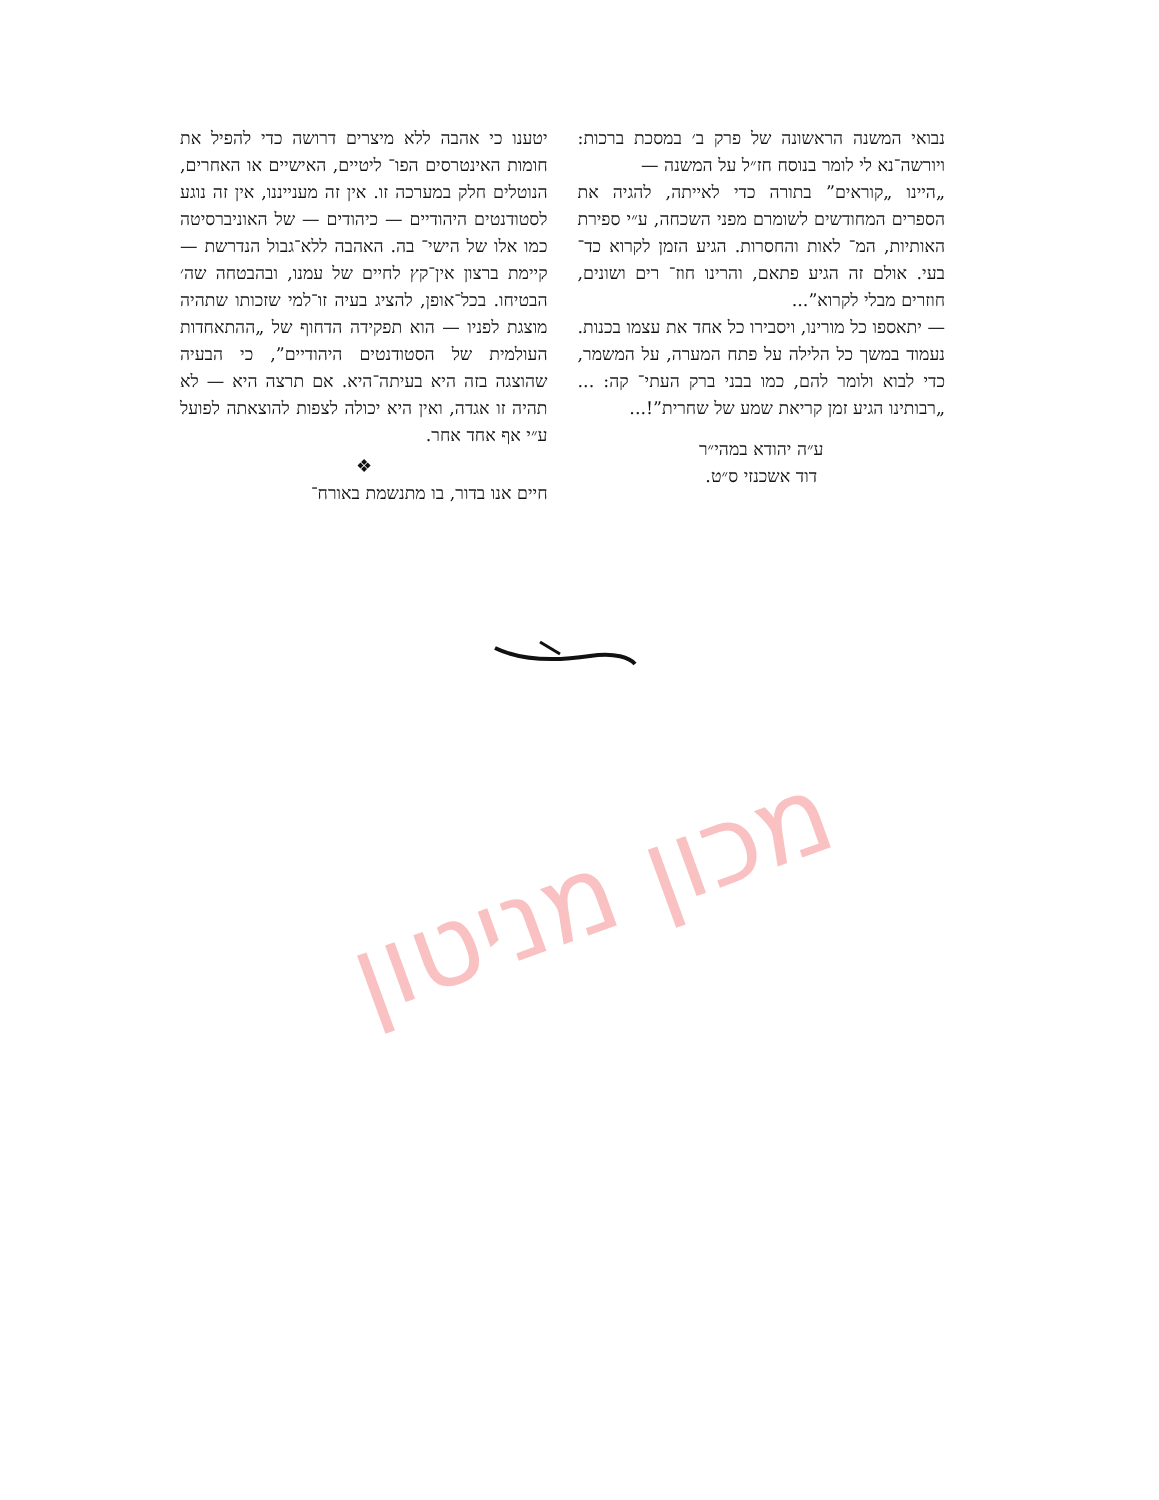יטענו כי אהבה ללא מיצרים דרושה כדי להפיל את חומות האינטרסים הפו־ ליטיים, האישיים או האחרים, הנוטלים חלק במערכה זו. אין זה מענייננו, אין זה נוגע לסטודנטים היהודיים — כיהודים — של האוניברסיטה כמו אלו של הישי־ בה. האהבה ללא־גבול הנדרשת — קיימת ברצון אין־קץ לחיים של עמנו, ובהבטחה שה׳ הבטיחו. בכל־אופן, להציג בעיה זו־למי שזכותו שתהיה מוצגת לפניו — הוא תפקידה הדחוף של „ההתאחדות העולמית של הסטודנטים היהודיים”, כי הבעיה שהוצגה בזה היא בעיתה־היא. אם תרצה היא — לא תהיה זו אגדה, ואין היא יכולה לצפות להוצאתה לפועל ע״י אף אחד אחר.
❖
חיים אנו בדור, בו מתנשמת באורח־
נבואי המשנה הראשונה של פרק ב׳ במסכת ברכות: ויורשה־נא לי לומר בנוסח חז״ל על המשנה —
„היינו „קוראים” בתורה כדי לאייתה, להגיה את הספרים המחודשים לשומרם מפני השכחה, ע״י ספירת האותיות, המ־ לאות והחסרות. הגיע הזמן לקרוא כד־ בעי. אולם זה הגיע פתאם, והרינו חוז־ רים ושונים, חוזרים מבלי לקרוא”...
— יתאספו כל מורינו, ויסבירו כל אחד את עצמו בכנות. נעמוד במשך כל הלילה על פתח המערה, על המשמר, כדי לבוא ולומר להם, כמו בבני ברק העתי־ קה: ...„רבותינו הגיע זמן קריאת שמע של שחרית”!...
ע״ה יהודא במהי״ר
דוד אשכנזי ס״ט.
מכון מניטון